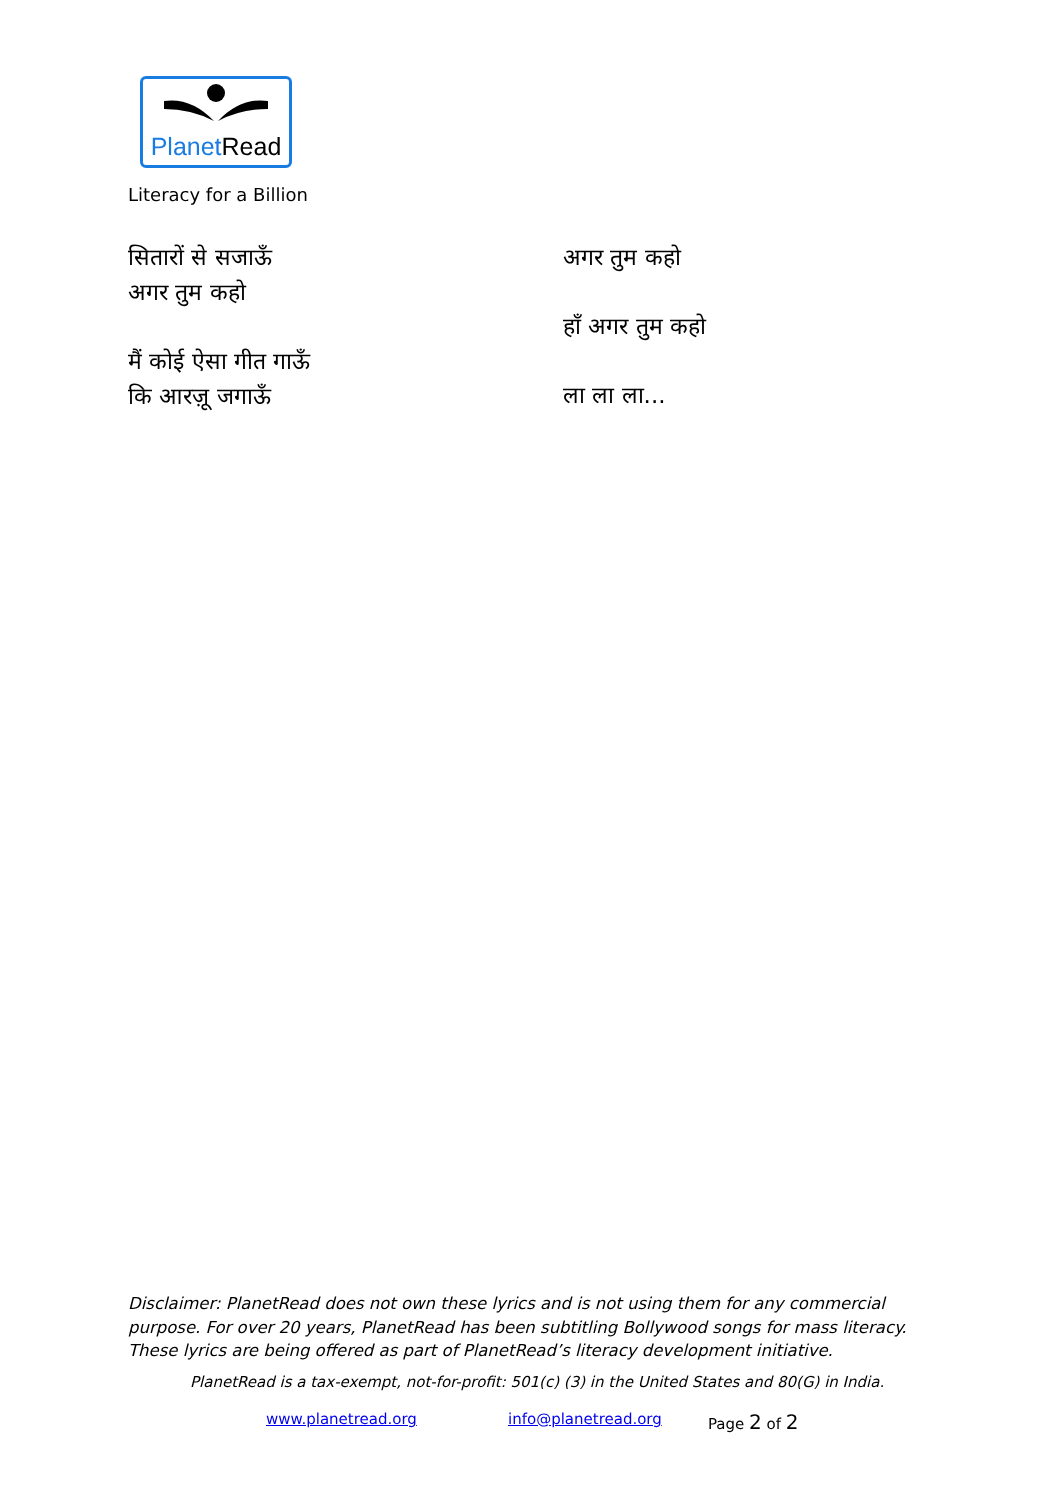PlanetRead
Literacy for a Billion
सितारों से सजाऊँ
अगर तुम कहो
मैं कोई ऐसा गीत गाऊँ
कि आरज़ू जगाऊँ
अगर तुम कहो
हाँ अगर तुम कहो
ला ला ला...
Disclaimer: PlanetRead does not own these lyrics and is not using them for any commercial purpose. For over 20 years, PlanetRead has been subtitling Bollywood songs for mass literacy. These lyrics are being offered as part of PlanetRead’s literacy development initiative.
PlanetRead is a tax-exempt, not-for-profit: 501(c) (3) in the United States and 80(G) in India.
www.planetread.org info@planetread.org Page 2 of 2